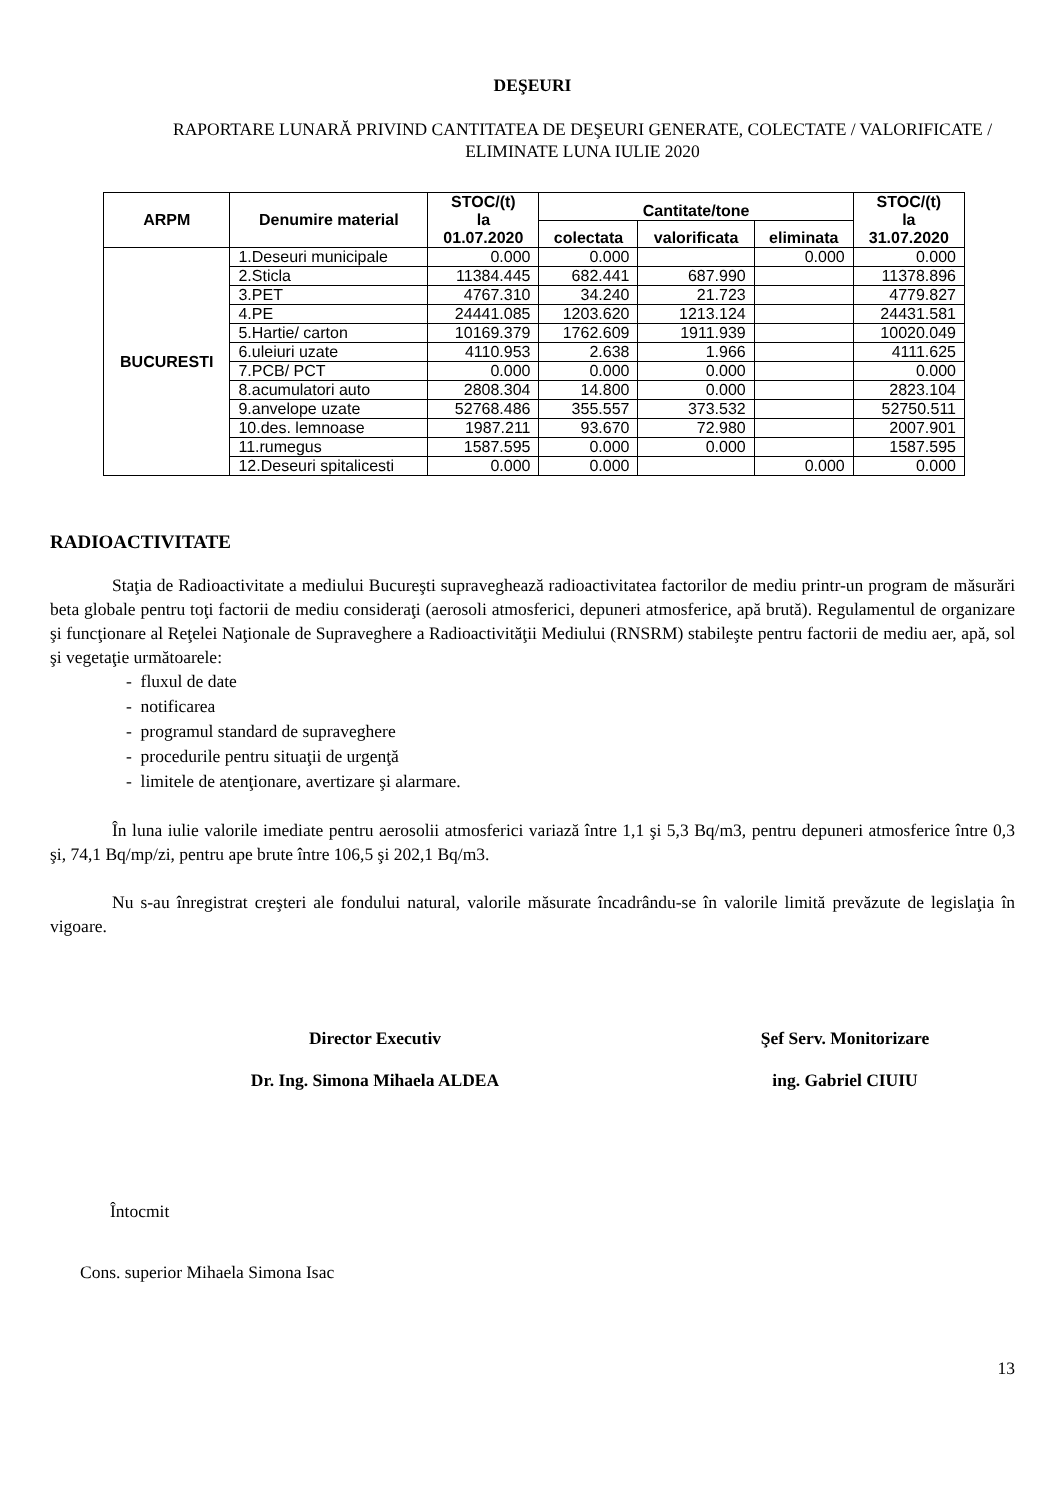DEŞEURI
RAPORTARE LUNARĂ PRIVIND CANTITATEA DE DEŞEURI GENERATE, COLECTATE / VALORIFICATE / ELIMINATE LUNA IULIE 2020
| ARPM | Denumire material | STOC/(t) la 01.07.2020 | Cantitate/tone | | | STOC/(t) la 31.07.2020 |
| --- | --- | --- | --- | --- | --- | --- |
| | | | colectata | valorificata | eliminata | |
| BUCURESTI | 1.Deseuri municipale | 0.000 | 0.000 | | 0.000 | 0.000 |
| | 2.Sticla | 11384.445 | 682.441 | 687.990 | | 11378.896 |
| | 3.PET | 4767.310 | 34.240 | 21.723 | | 4779.827 |
| | 4.PE | 24441.085 | 1203.620 | 1213.124 | | 24431.581 |
| | 5.Hartie/ carton | 10169.379 | 1762.609 | 1911.939 | | 10020.049 |
| | 6.uleiuri uzate | 4110.953 | 2.638 | 1.966 | | 4111.625 |
| | 7.PCB/ PCT | 0.000 | 0.000 | 0.000 | | 0.000 |
| | 8.acumulatori auto | 2808.304 | 14.800 | 0.000 | | 2823.104 |
| | 9.anvelope uzate | 52768.486 | 355.557 | 373.532 | | 52750.511 |
| | 10.des. lemnoase | 1987.211 | 93.670 | 72.980 | | 2007.901 |
| | 11.rumegus | 1587.595 | 0.000 | 0.000 | | 1587.595 |
| | 12.Deseuri spitalicesti | 0.000 | 0.000 | | 0.000 | 0.000 |
RADIOACTIVITATE
Staţia de Radioactivitate a mediului Bucureşti supraveghează radioactivitatea factorilor de mediu printr-un program de măsurări beta globale pentru toţi factorii de mediu consideraţi (aerosoli atmosferici, depuneri atmosferice, apă brută). Regulamentul de organizare şi funcţionare al Reţelei Naţionale de Supraveghere a Radioactivităţii Mediului (RNSRM) stabileşte pentru factorii de mediu aer, apă, sol şi vegetaţie următoarele:
- fluxul de date
- notificarea
- programul standard de supraveghere
- procedurile pentru situaţii de urgenţă
- limitele de atenţionare, avertizare şi alarmare.
În luna iulie valorile imediate pentru aerosolii atmosferici variază între 1,1 şi 5,3 Bq/m3, pentru depuneri atmosferice între 0,3 şi, 74,1 Bq/mp/zi, pentru ape brute între 106,5 şi 202,1 Bq/m3.
Nu s-au înregistrat creşteri ale fondului natural, valorile măsurate încadrându-se în valorile limită prevăzute de legislaţia în vigoare.
Director Executiv
Dr. Ing. Simona Mihaela ALDEA
Şef Serv. Monitorizare
ing. Gabriel CIUIU
Întocmit
Cons. superior Mihaela Simona Isac
13